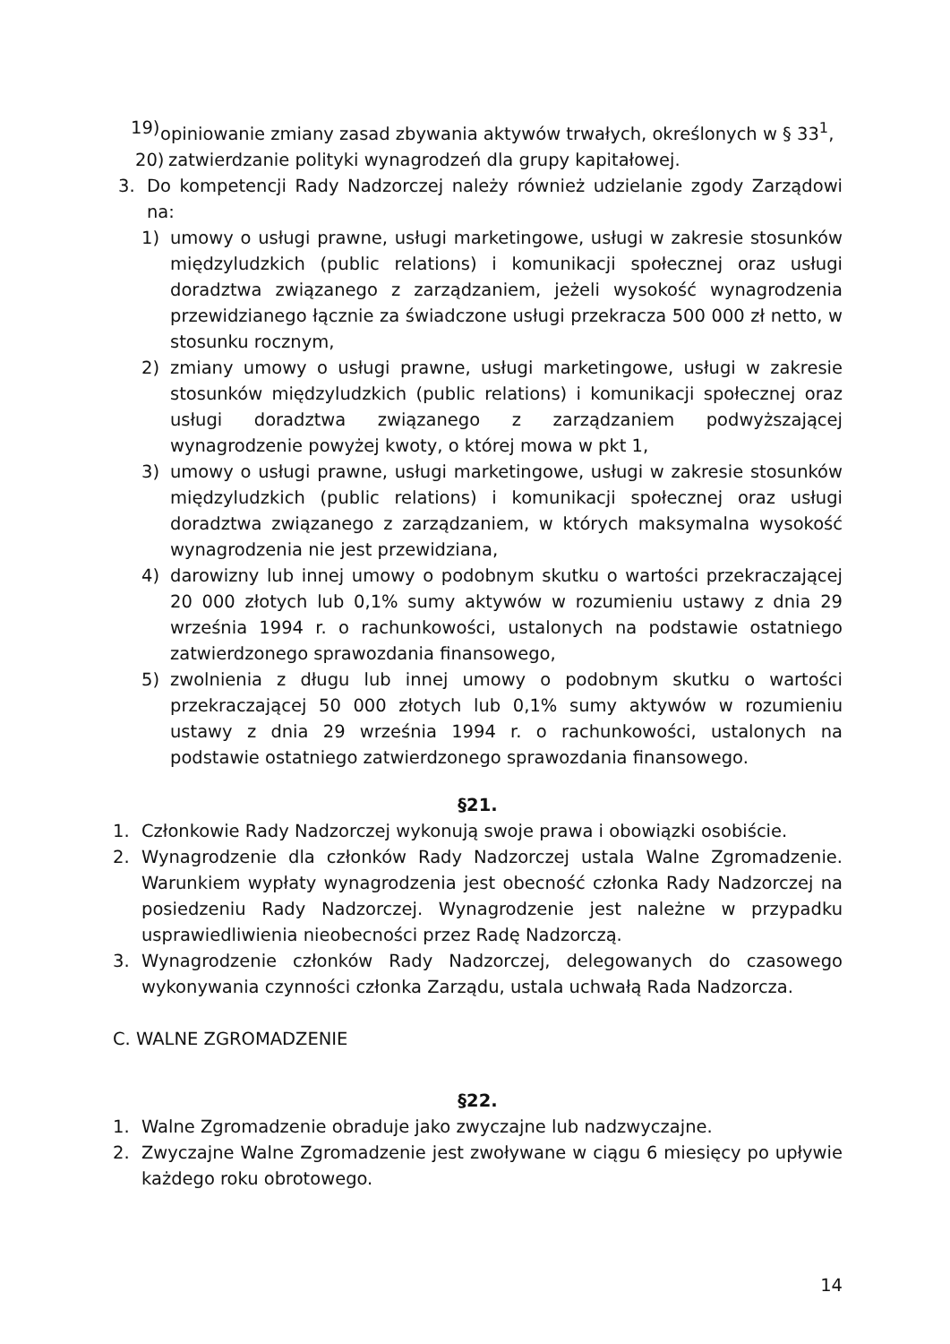19) opiniowanie zmiany zasad zbywania aktywów trwałych, określonych w § 33<sup>1</sup>,
20) zatwierdzanie polityki wynagrodzeń dla grupy kapitałowej.
3. Do kompetencji Rady Nadzorczej należy również udzielanie zgody Zarządowi na:
1) umowy o usługi prawne, usługi marketingowe, usługi w zakresie stosunków międzyludzkich (public relations) i komunikacji społecznej oraz usługi doradztwa związanego z zarządzaniem, jeżeli wysokość wynagrodzenia przewidzianego łącznie za świadczone usługi przekracza 500 000 zł netto, w stosunku rocznym,
2) zmiany umowy o usługi prawne, usługi marketingowe, usługi w zakresie stosunków międzyludzkich (public relations) i komunikacji społecznej oraz usługi doradztwa związanego z zarządzaniem podwyższającej wynagrodzenie powyżej kwoty, o której mowa w pkt 1,
3) umowy o usługi prawne, usługi marketingowe, usługi w zakresie stosunków międzyludzkich (public relations) i komunikacji społecznej oraz usługi doradztwa związanego z zarządzaniem, w których maksymalna wysokość wynagrodzenia nie jest przewidziana,
4) darowizny lub innej umowy o podobnym skutku o wartości przekraczającej 20 000 złotych lub 0,1% sumy aktywów w rozumieniu ustawy z dnia 29 września 1994 r. o rachunkowości, ustalonych na podstawie ostatniego zatwierdzonego sprawozdania finansowego,
5) zwolnienia z długu lub innej umowy o podobnym skutku o wartości przekraczającej 50 000 złotych lub 0,1% sumy aktywów w rozumieniu ustawy z dnia 29 września 1994 r. o rachunkowości, ustalonych na podstawie ostatniego zatwierdzonego sprawozdania finansowego.
§21.
1. Członkowie Rady Nadzorczej wykonują swoje prawa i obowiązki osobiście.
2. Wynagrodzenie dla członków Rady Nadzorczej ustala Walne Zgromadzenie. Warunkiem wypłaty wynagrodzenia jest obecność członka Rady Nadzorczej na posiedzeniu Rady Nadzorczej. Wynagrodzenie jest należne w przypadku usprawiedliwienia nieobecności przez Radę Nadzorczą.
3. Wynagrodzenie członków Rady Nadzorczej, delegowanych do czasowego wykonywania czynności członka Zarządu, ustala uchwałą Rada Nadzorcza.
C. WALNE ZGROMADZENIE
§22.
1. Walne Zgromadzenie obraduje jako zwyczajne lub nadzwyczajne.
2. Zwyczajne Walne Zgromadzenie jest zwoływane w ciągu 6 miesięcy po upływie każdego roku obrotowego.
14